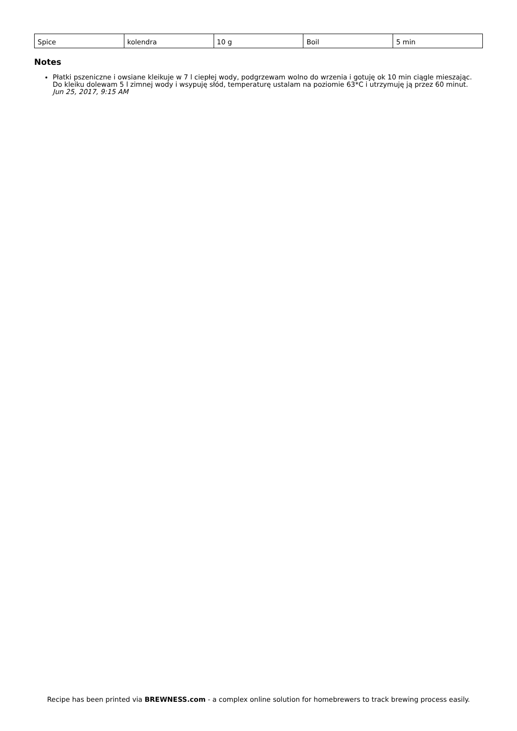| Spice | kolendra | 10 g | Boil | 5 min |
Notes
Płatki pszeniczne i owsiane kleikuje w 7 l ciepłej wody, podgrzewam wolno do wrzenia i gotuję ok 10 min ciągle mieszając.
Do kleiku dolewam 5 l zimnej wody i wsypuję słód, temperaturę ustalam na poziomie 63*C i utrzymuję ją przez 60 minut.
Jun 25, 2017, 9:15 AM
Recipe has been printed via BREWNESS.com - a complex online solution for homebrewers to track brewing process easily.